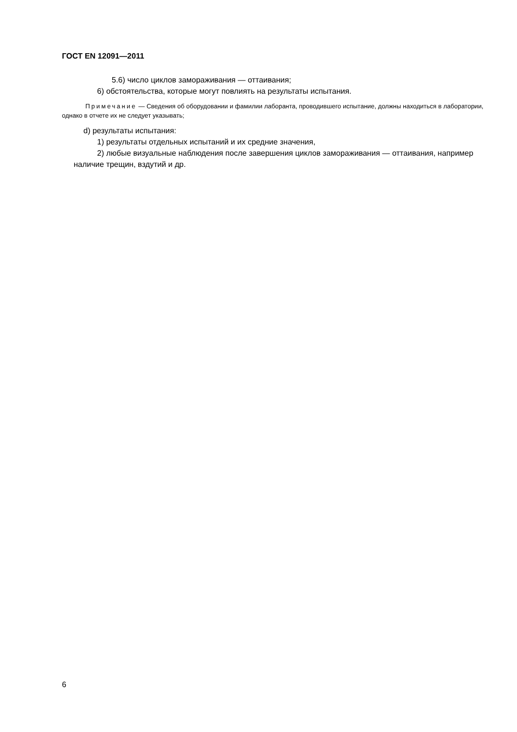ГОСТ EN 12091—2011
5.6) число циклов замораживания — оттаивания;
6) обстоятельства, которые могут повлиять на результаты испытания.
Примечание — Сведения об оборудовании и фамилии лаборанта, проводившего испытание, должны находиться в лаборатории, однако в отчете их не следует указывать;
d) результаты испытания:
1) результаты отдельных испытаний и их средние значения,
2) любые визуальные наблюдения после завершения циклов замораживания — оттаивания, например наличие трещин, вздутий и др.
6